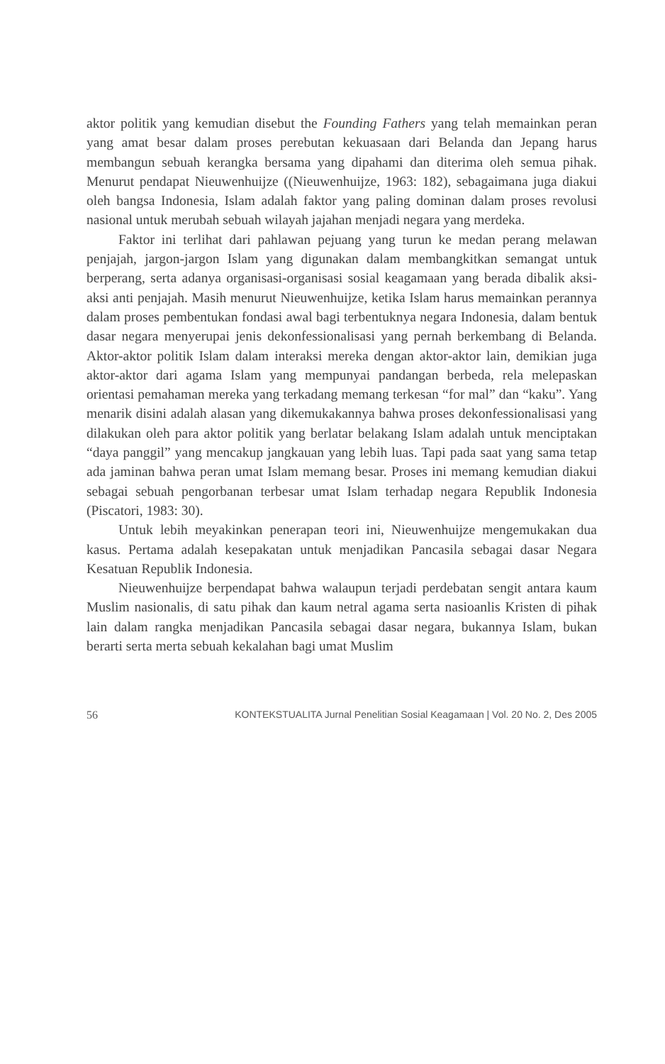aktor politik yang kemudian disebut the Founding Fathers yang telah memainkan peran yang amat besar dalam proses perebutan kekuasaan dari Belanda dan Jepang harus membangun sebuah kerangka bersama yang dipahami dan diterima oleh semua pihak. Menurut pendapat Nieuwenhuijze ((Nieuwenhuijze, 1963: 182), sebagaimana juga diakui oleh bangsa Indonesia, Islam adalah faktor yang paling dominan dalam proses revolusi nasional untuk merubah sebuah wilayah jajahan menjadi negara yang merdeka.
Faktor ini terlihat dari pahlawan pejuang yang turun ke medan perang melawan penjajah, jargon-jargon Islam yang digunakan dalam membangkitkan semangat untuk berperang, serta adanya organisasi-organisasi sosial keagamaan yang berada dibalik aksi-aksi anti penjajah. Masih menurut Nieuwenhuijze, ketika Islam harus memainkan perannya dalam proses pembentukan fondasi awal bagi terbentuknya negara Indonesia, dalam bentuk dasar negara menyerupai jenis dekonfessionalisasi yang pernah berkembang di Belanda. Aktor-aktor politik Islam dalam interaksi mereka dengan aktor-aktor lain, demikian juga aktor-aktor dari agama Islam yang mempunyai pandangan berbeda, rela melepaskan orientasi pemahaman mereka yang terkadang memang terkesan “for mal” dan “kaku”. Yang menarik disini adalah alasan yang dikemukakannya bahwa proses dekonfessionalisasi yang dilakukan oleh para aktor politik yang berlatar belakang Islam adalah untuk menciptakan “daya panggil” yang mencakup jangkauan yang lebih luas. Tapi pada saat yang sama tetap ada jaminan bahwa peran umat Islam memang besar. Proses ini memang kemudian diakui sebagai sebuah pengorbanan terbesar umat Islam terhadap negara Republik Indonesia (Piscatori, 1983: 30).
Untuk lebih meyakinkan penerapan teori ini, Nieuwenhuijze mengemukakan dua kasus. Pertama adalah kesepakatan untuk menjadikan Pancasila sebagai dasar Negara Kesatuan Republik Indonesia.
Nieuwenhuijze berpendapat bahwa walaupun terjadi perdebatan sengit antara kaum Muslim nasionalis, di satu pihak dan kaum netral agama serta nasioanlis Kristen di pihak lain dalam rangka menjadikan Pancasila sebagai dasar negara, bukannya Islam, bukan berarti serta merta sebuah kekalahan bagi umat Muslim
56 KONTEKSTUALITA Jurnal Penelitian Sosial Keagamaan | Vol. 20 No. 2, Des 2005